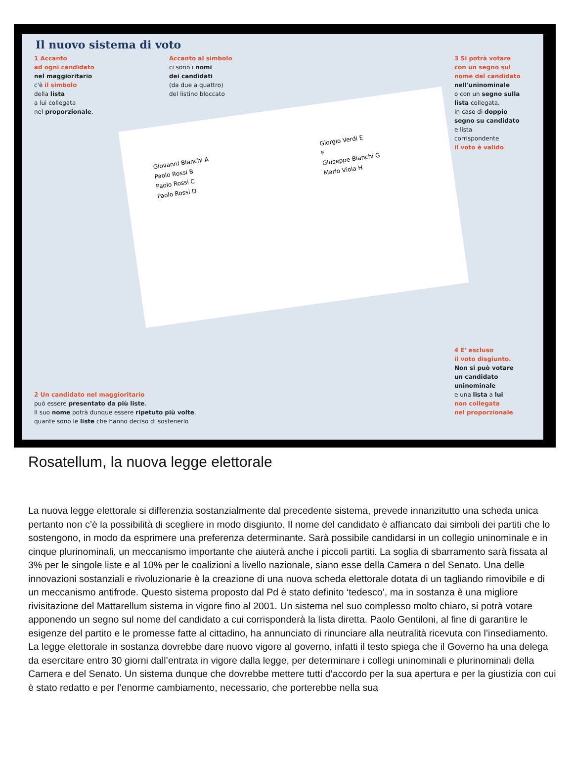Il nuovo sistema di voto
1 Accanto
ad ogni candidato
nel maggioritario
c'è il simbolo
della lista
a lui collegata
nel proporzionale.
Accanto al simbolo
ci sono i nomi
dei candidati
(da due a quattro)
del listino bloccato
3 Si potrà votare
con un segno sul
nome del candidato
nell'uninominale
o con un segno sulla
lista collegata.
In caso di doppio
segno su candidato
e lista
corrispondente
il voto è valido
Giovanni Bianchi A
Paolo Rossi B
Paolo Rossi C
Paolo Rossi D
Giorgio Verdi E
F
Giuseppe Bianchi G
Mario Viola H
2 Un candidato nel maggioritario
può essere presentato da più liste.
Il suo nome potrà dunque essere ripetuto più volte,
quante sono le liste che hanno deciso di sostenerlo
4 E' escluso
il voto disgiunto.
Non si può votare
un candidato
uninominale
e una lista a lui
non collegata
nel proporzionale
Rosatellum, la nuova legge elettorale
La nuova legge elettorale si differenzia sostanzialmente dal precedente sistema, prevede innanzitutto una scheda unica pertanto non c’è la possibilità di scegliere in modo disgiunto. Il nome del candidato è affiancato dai simboli dei partiti che lo sostengono, in modo da esprimere una preferenza determinante. Sarà possibile candidarsi in un collegio uninominale e in cinque plurinominali, un meccanismo importante che aiuterà anche i piccoli partiti. La soglia di sbarramento sarà fissata al 3% per le singole liste e al 10% per le coalizioni a livello nazionale, siano esse della Camera o del Senato. Una delle innovazioni sostanziali e rivoluzionarie è la creazione di una nuova scheda elettorale dotata di un tagliando rimovibile e di un meccanismo antifrode. Questo sistema proposto dal Pd è stato definito ‘tedesco’, ma in sostanza è una migliore rivisitazione del Mattarellum sistema in vigore fino al 2001. Un sistema nel suo complesso molto chiaro, si potrà votare apponendo un segno sul nome del candidato a cui corrisponderà la lista diretta. Paolo Gentiloni, al fine di garantire le esigenze del partito e le promesse fatte al cittadino, ha annunciato di rinunciare alla neutralità ricevuta con l’insediamento. La legge elettorale in sostanza dovrebbe dare nuovo vigore al governo, infatti il testo spiega che il Governo ha una delega da esercitare entro 30 giorni dall’entrata in vigore dalla legge, per determinare i collegi uninominali e plurinominali della Camera e del Senato. Un sistema dunque che dovrebbe mettere tutti d’accordo per la sua apertura e per la giustizia con cui è stato redatto e per l’enorme cambiamento, necessario, che porterebbe nella sua